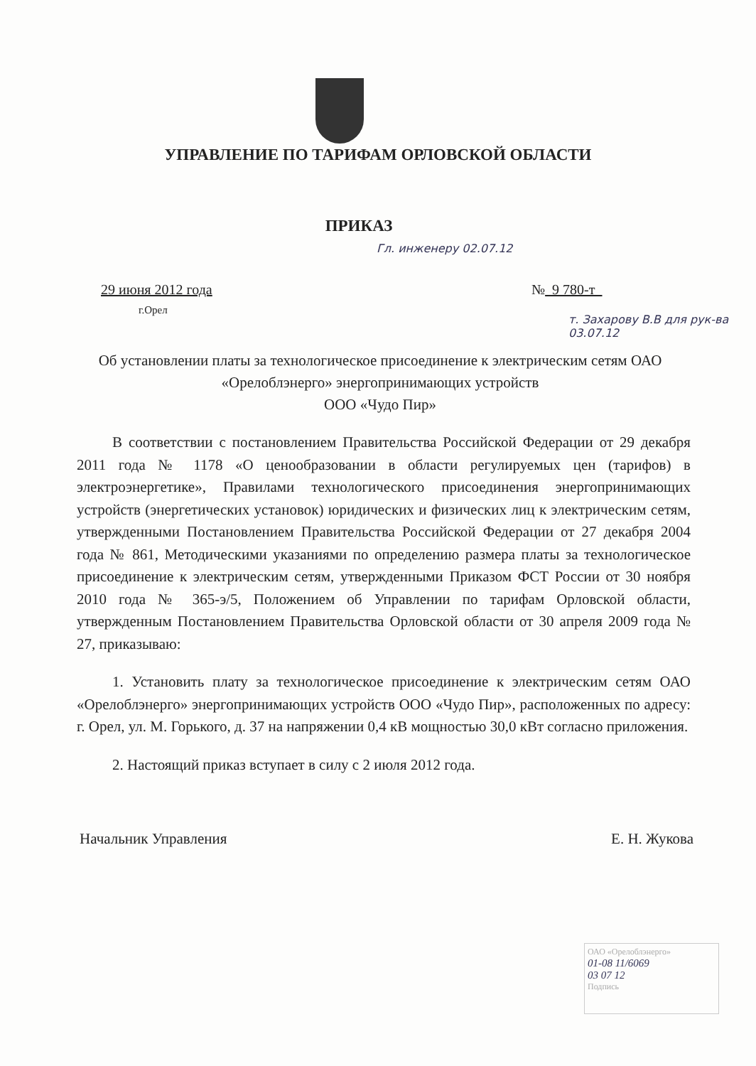УПРАВЛЕНИЕ ПО ТАРИФАМ ОРЛОВСКОЙ ОБЛАСТИ
ПРИКАЗ
Гл. инженеру 02.07.12
29 июня 2012 года
г.Орел
№ 9 780-т
т. Захарову В.В для рук-ва 03.07.12
Об установлении платы за технологическое присоединение к электрическим сетям ОАО «Орелоблэнерго» энергопринимающих устройств
ООО «Чудо Пир»
В соответствии с постановлением Правительства Российской Федерации от 29 декабря 2011 года № 1178 «О ценообразовании в области регулируемых цен (тарифов) в электроэнергетике», Правилами технологического присоединения энергопринимающих устройств (энергетических установок) юридических и физических лиц к электрическим сетям, утвержденными Постановлением Правительства Российской Федерации от 27 декабря 2004 года № 861, Методическими указаниями по определению размера платы за технологическое присоединение к электрическим сетям, утвержденными Приказом ФСТ России от 30 ноября 2010 года № 365-э/5, Положением об Управлении по тарифам Орловской области, утвержденным Постановлением Правительства Орловской области от 30 апреля 2009 года № 27, приказываю:
1. Установить плату за технологическое присоединение к электрическим сетям ОАО «Орелоблэнерго» энергопринимающих устройств ООО «Чудо Пир», расположенных по адресу: г. Орел, ул. М. Горького, д. 37 на напряжении 0,4 кВ мощностью 30,0 кВт согласно приложения.
2. Настоящий приказ вступает в силу с 2 июля 2012 года.
Начальник Управления Е. Н. Жукова
ОАО «Орелоблэнерго»
01-08 11/6069
03 07 12
Подпись